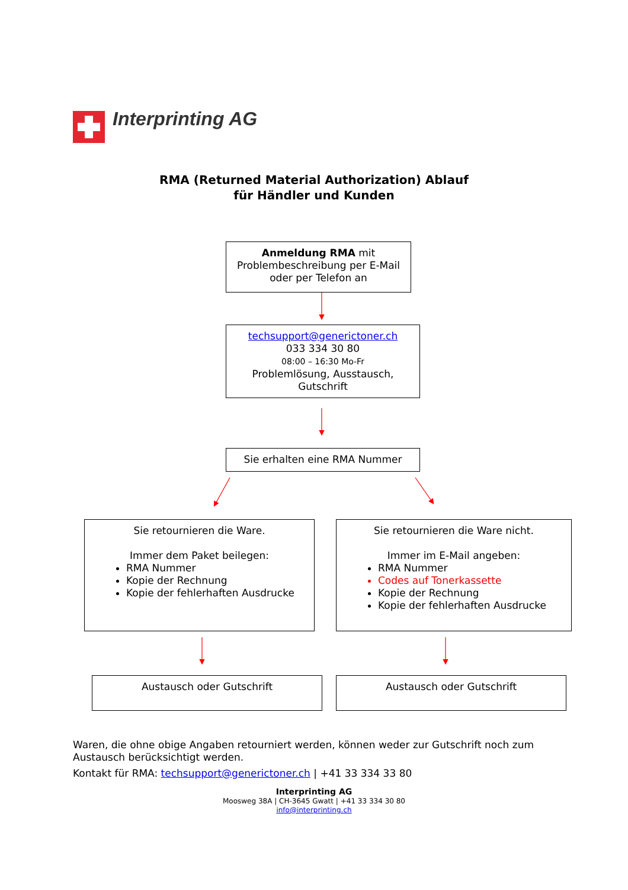Interprinting AG
RMA (Returned Material Authorization) Ablauf
für Händler und Kunden
Anmeldung RMA mit
Problembeschreibung per E-Mail
oder per Telefon an
techsupport@generictoner.ch
033 334 30 80
08:00 – 16:30 Mo-Fr
Problemlösung, Ausstausch,
Gutschrift
Sie erhalten eine RMA Nummer
Sie retournieren die Ware.
Immer dem Paket beilegen:
RMA Nummer
Kopie der Rechnung
Kopie der fehlerhaften Ausdrucke
Sie retournieren die Ware nicht.
Immer im E-Mail angeben:
RMA Nummer
Codes auf Tonerkassette
Kopie der Rechnung
Kopie der fehlerhaften Ausdrucke
Austausch oder Gutschrift Austausch oder Gutschrift
Waren, die ohne obige Angaben retourniert werden, können weder zur Gutschrift noch zum Austausch berücksichtigt werden.
Kontakt für RMA: techsupport@generictoner.ch | +41 33 334 33 80
Interprinting AG
Moosweg 38A | CH-3645 Gwatt | +41 33 334 30 80
info@interprinting.ch